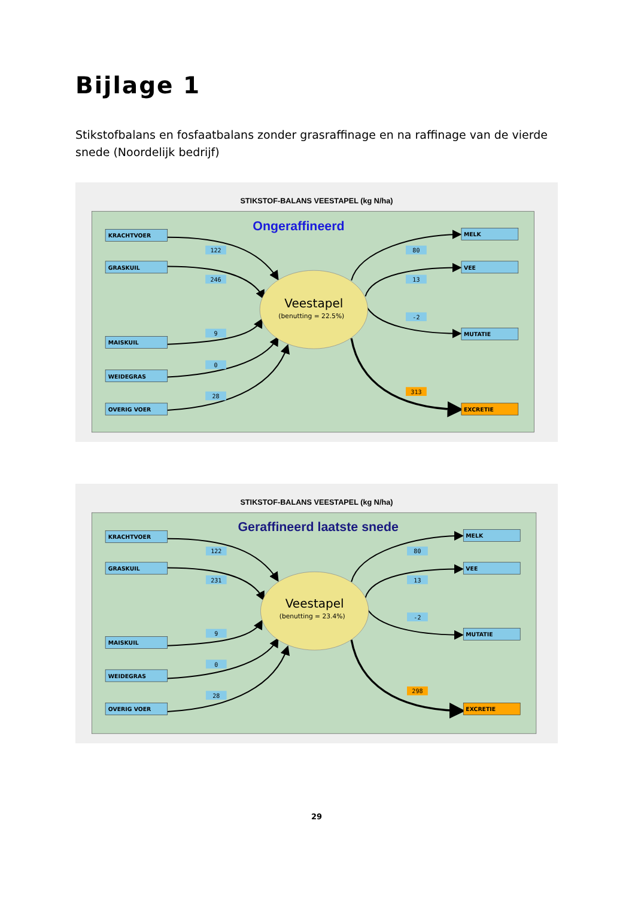Bijlage 1
Stikstofbalans en fosfaatbalans zonder grasraffinage en na raffinage van de vierde snede (Noordelijk bedrijf)
STIKSTOF-BALANS VEESTAPEL (kg N/ha)
Ongeraffineerd
Veestapel
(benutting = 22.5%)
KRACHTVOER
GRASKUIL
MAISKUIL
WEIDEGRAS
OVERIG VOER
MELK
VEE
MUTATIE
EXCRETIE
122
246
9
0
28
80
13
-2
313
STIKSTOF-BALANS VEESTAPEL (kg N/ha)
Geraffineerd laatste snede
Veestapel
(benutting = 23.4%)
KRACHTVOER
GRASKUIL
MAISKUIL
WEIDEGRAS
OVERIG VOER
MELK
VEE
MUTATIE
EXCRETIE
122
231
9
0
28
80
13
-2
298
29